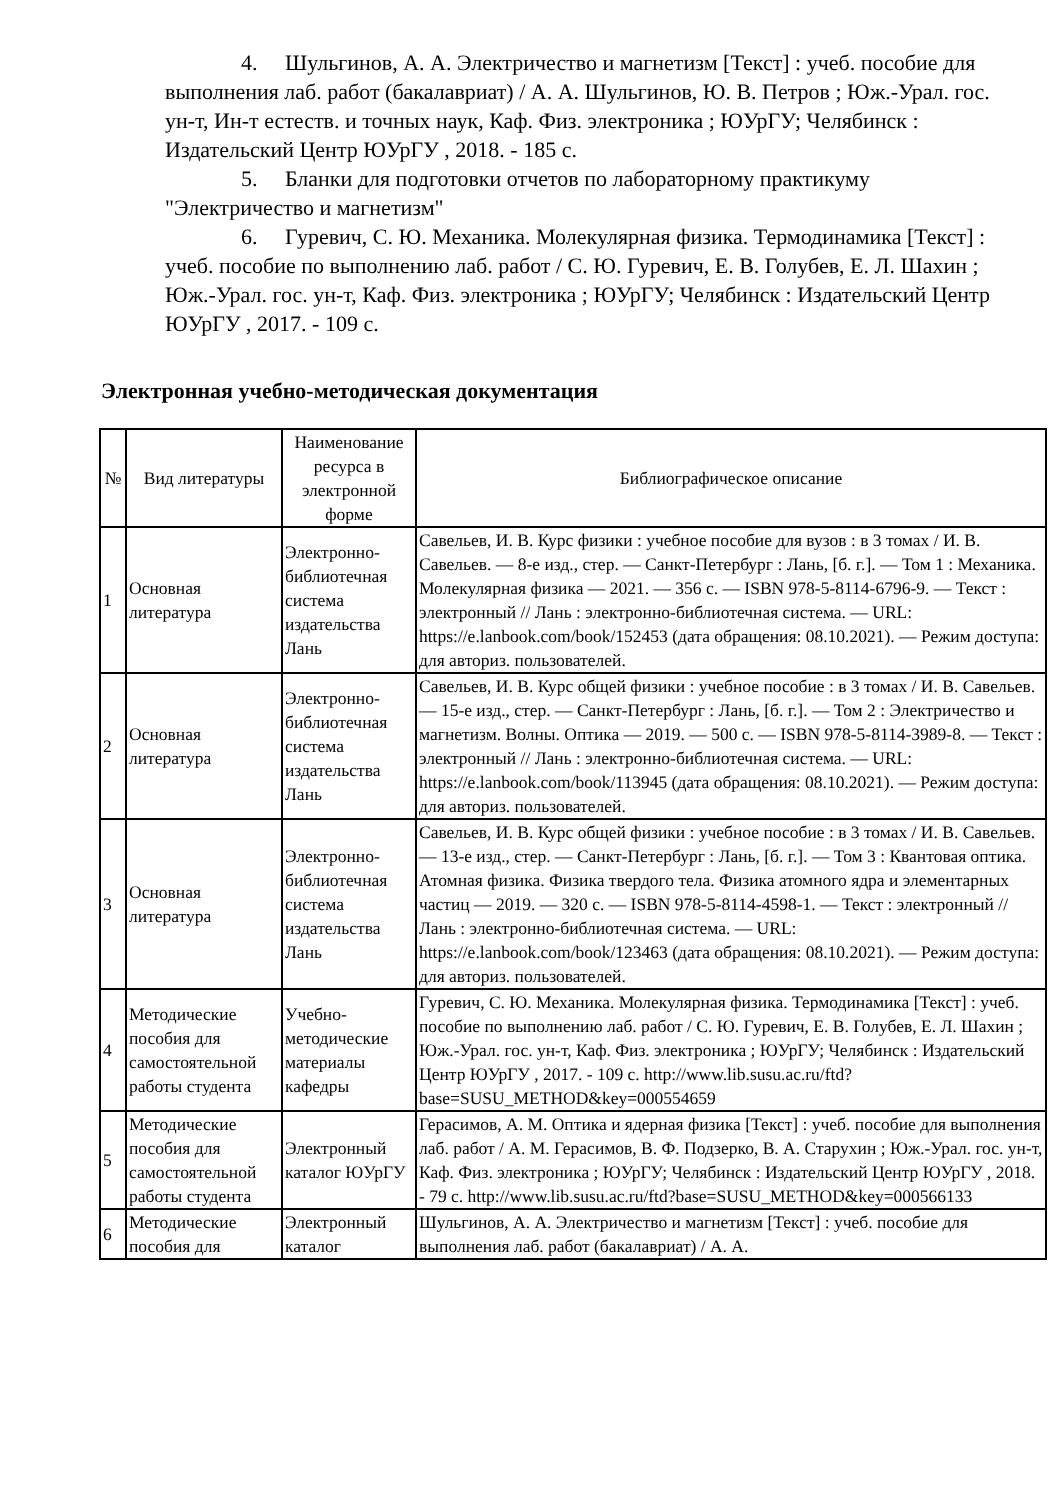4. Шульгинов, А. А. Электричество и магнетизм [Текст] : учеб. пособие для выполнения лаб. работ (бакалавриат) / А. А. Шульгинов, Ю. В. Петров ; Юж.-Урал. гос. ун-т, Ин-т естеств. и точных наук, Каф. Физ. электроника ; ЮУрГУ; Челябинск : Издательский Центр ЮУрГУ , 2018. - 185 с.
5. Бланки для подготовки отчетов по лабораторному практикуму "Электричество и магнетизм"
6. Гуревич, С. Ю. Механика. Молекулярная физика. Термодинамика [Текст] : учеб. пособие по выполнению лаб. работ / С. Ю. Гуревич, Е. В. Голубев, Е. Л. Шахин ; Юж.-Урал. гос. ун-т, Каф. Физ. электроника ; ЮУрГУ; Челябинск : Издательский Центр ЮУрГУ , 2017. - 109 с.
Электронная учебно-методическая документация
| № | Вид литературы | Наименование ресурса в электронной форме | Библиографическое описание |
| --- | --- | --- | --- |
| 1 | Основная литература | Электронно-библиотечная система издательства Лань | Савельев, И. В. Курс физики : учебное пособие для вузов : в 3 томах / И. В. Савельев. — 8-е изд., стер. — Санкт-Петербург : Лань, [б. г.]. — Том 1 : Механика. Молекулярная физика — 2021. — 356 с. — ISBN 978-5-8114-6796-9. — Текст : электронный // Лань : электронно-библиотечная система. — URL: https://e.lanbook.com/book/152453 (дата обращения: 08.10.2021). — Режим доступа: для авториз. пользователей. |
| 2 | Основная литература | Электронно-библиотечная система издательства Лань | Савельев, И. В. Курс общей физики : учебное пособие : в 3 томах / И. В. Савельев. — 15-е изд., стер. — Санкт-Петербург : Лань, [б. г.]. — Том 2 : Электричество и магнетизм. Волны. Оптика — 2019. — 500 с. — ISBN 978-5-8114-3989-8. — Текст : электронный // Лань : электронно-библиотечная система. — URL: https://e.lanbook.com/book/113945 (дата обращения: 08.10.2021). — Режим доступа: для авториз. пользователей. |
| 3 | Основная литература | Электронно-библиотечная система издательства Лань | Савельев, И. В. Курс общей физики : учебное пособие : в 3 томах / И. В. Савельев. — 13-е изд., стер. — Санкт-Петербург : Лань, [б. г.]. — Том 3 : Квантовая оптика. Атомная физика. Физика твердого тела. Физика атомного ядра и элементарных частиц — 2019. — 320 с. — ISBN 978-5-8114-4598-1. — Текст : электронный // Лань : электронно-библиотечная система. — URL: https://e.lanbook.com/book/123463 (дата обращения: 08.10.2021). — Режим доступа: для авториз. пользователей. |
| 4 | Методические пособия для самостоятельной работы студента | Учебно-методические материалы кафедры | Гуревич, С. Ю. Механика. Молекулярная физика. Термодинамика [Текст] : учеб. пособие по выполнению лаб. работ / С. Ю. Гуревич, Е. В. Голубев, Е. Л. Шахин ; Юж.-Урал. гос. ун-т, Каф. Физ. электроника ; ЮУрГУ; Челябинск : Издательский Центр ЮУрГУ , 2017. - 109 с. http://www.lib.susu.ac.ru/ftd?base=SUSU_METHOD&key=000554659 |
| 5 | Методические пособия для самостоятельной работы студента | Электронный каталог ЮУрГУ | Герасимов, А. М. Оптика и ядерная физика [Текст] : учеб. пособие для выполнения лаб. работ / А. М. Герасимов, В. Ф. Подзерко, В. А. Старухин ; Юж.-Урал. гос. ун-т, Каф. Физ. электроника ; ЮУрГУ; Челябинск : Издательский Центр ЮУрГУ , 2018. - 79 с. http://www.lib.susu.ac.ru/ftd?base=SUSU_METHOD&key=000566133 |
| 6 | Методические пособия для | Электронный каталог | Шульгинов, А. А. Электричество и магнетизм [Текст] : учеб. пособие для выполнения лаб. работ (бакалавриат) / А. А. |